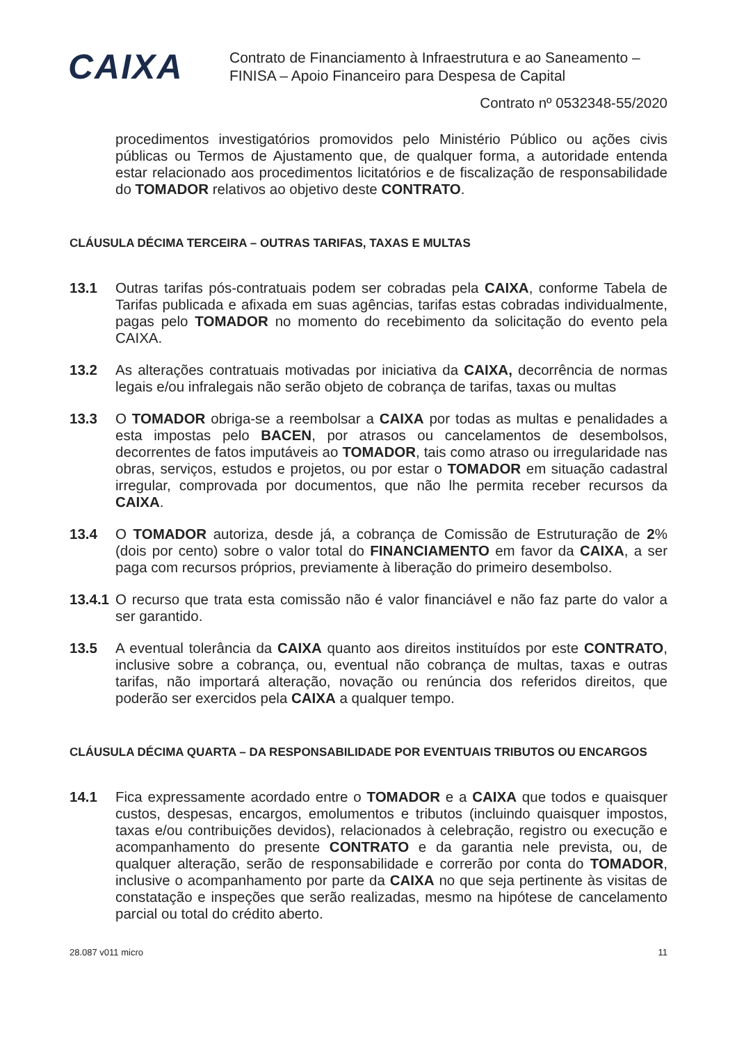CAIXA
Contrato de Financiamento à Infraestrutura e ao Saneamento –
FINISA – Apoio Financeiro para Despesa de Capital
Contrato nº 0532348-55/2020
procedimentos investigatórios promovidos pelo Ministério Público ou ações civis públicas ou Termos de Ajustamento que, de qualquer forma, a autoridade entenda estar relacionado aos procedimentos licitatórios e de fiscalização de responsabilidade do TOMADOR relativos ao objetivo deste CONTRATO.
CLÁUSULA DÉCIMA TERCEIRA – OUTRAS TARIFAS, TAXAS E MULTAS
13.1 Outras tarifas pós-contratuais podem ser cobradas pela CAIXA, conforme Tabela de Tarifas publicada e afixada em suas agências, tarifas estas cobradas individualmente, pagas pelo TOMADOR no momento do recebimento da solicitação do evento pela CAIXA.
13.2 As alterações contratuais motivadas por iniciativa da CAIXA, decorrência de normas legais e/ou infralegais não serão objeto de cobrança de tarifas, taxas ou multas
13.3 O TOMADOR obriga-se a reembolsar a CAIXA por todas as multas e penalidades a esta impostas pelo BACEN, por atrasos ou cancelamentos de desembolsos, decorrentes de fatos imputáveis ao TOMADOR, tais como atraso ou irregularidade nas obras, serviços, estudos e projetos, ou por estar o TOMADOR em situação cadastral irregular, comprovada por documentos, que não lhe permita receber recursos da CAIXA.
13.4 O TOMADOR autoriza, desde já, a cobrança de Comissão de Estruturação de 2% (dois por cento) sobre o valor total do FINANCIAMENTO em favor da CAIXA, a ser paga com recursos próprios, previamente à liberação do primeiro desembolso.
13.4.1
O recurso que trata esta comissão não é valor financiável e não faz parte do valor a ser garantido.
13.5 A eventual tolerância da CAIXA quanto aos direitos instituídos por este CONTRATO, inclusive sobre a cobrança, ou, eventual não cobrança de multas, taxas e outras tarifas, não importará alteração, novação ou renúncia dos referidos direitos, que poderão ser exercidos pela CAIXA a qualquer tempo.
CLÁUSULA DÉCIMA QUARTA – DA RESPONSABILIDADE POR EVENTUAIS TRIBUTOS OU ENCARGOS
14.1 Fica expressamente acordado entre o TOMADOR e a CAIXA que todos e quaisquer custos, despesas, encargos, emolumentos e tributos (incluindo quaisquer impostos, taxas e/ou contribuições devidos), relacionados à celebração, registro ou execução e acompanhamento do presente CONTRATO e da garantia nele prevista, ou, de qualquer alteração, serão de responsabilidade e correrão por conta do TOMADOR, inclusive o acompanhamento por parte da CAIXA no que seja pertinente às visitas de constatação e inspeções que serão realizadas, mesmo na hipótese de cancelamento parcial ou total do crédito aberto.
28.087 v011 micro 11